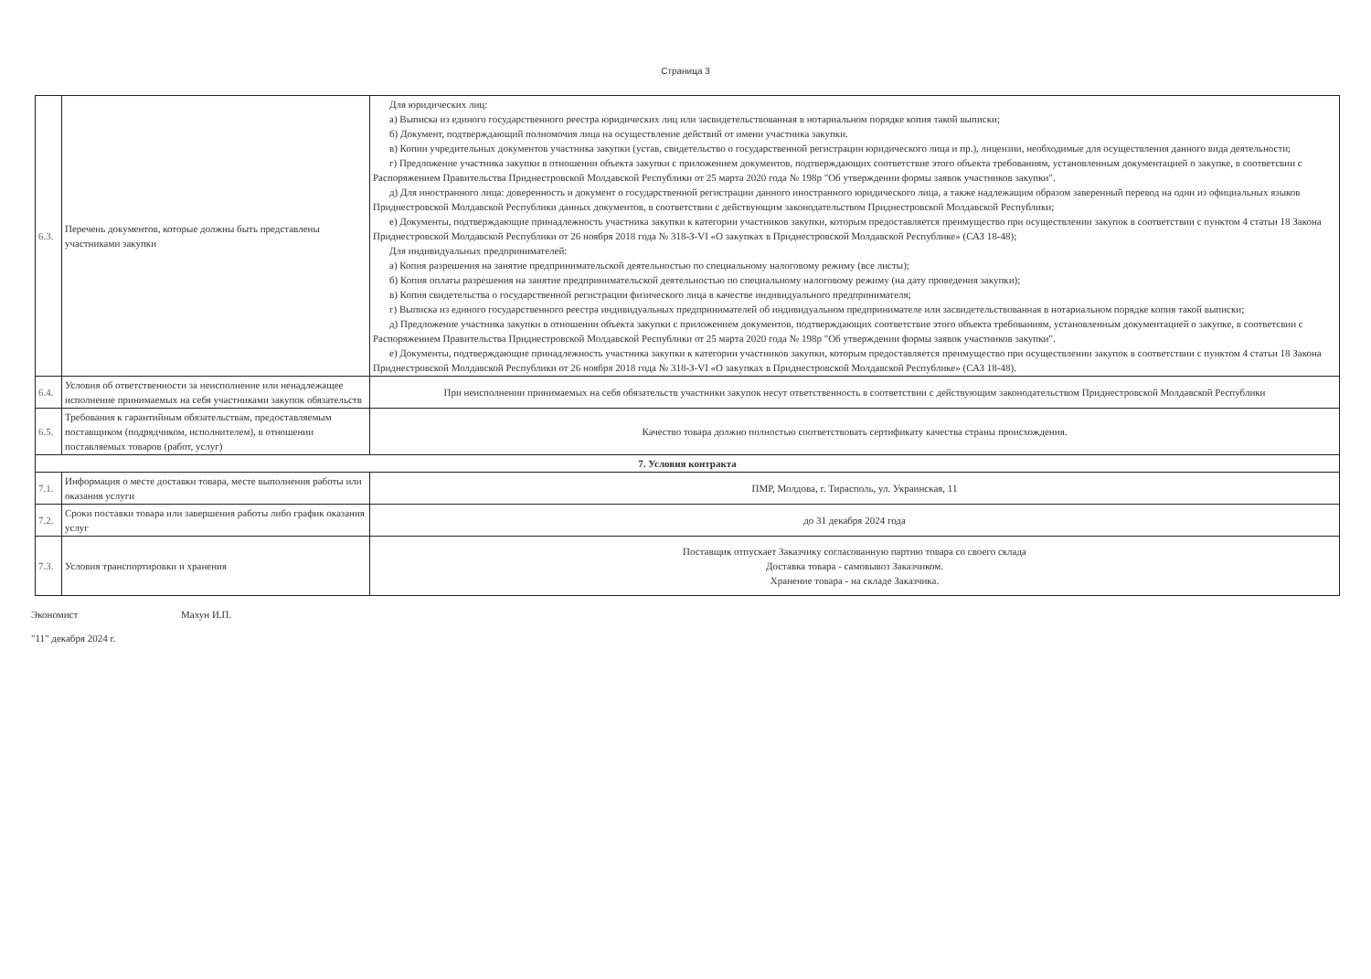Страница 3
| 6.3. | Перечень документов, которые должны быть представлены участниками закупки | Для юридических лиц: а) Выписка из единого государственного реестра юридических лиц или засвидетельствованная в нотариальном порядке копия такой выписки; б) Документ, подтверждающий полномочия лица на осуществление действий от имени участника закупки. в) Копии учредительных документов участника закупки (устав, свидетельство о государственной регистрации юридического лица и пр.), лицензии, необходимые для осуществления данного вида деятельности; г) Предложение участника закупки в отношении объекта закупки с приложением документов, подтверждающих соответствие этого объекта требованиям, установленным документацией о закупке, в соответсвии с Распоряжением Правительства Приднестровской Молдавской Республики от 25 марта 2020 года № 198р "Об утверждении формы заявок участников закупки". д) Для иностранного лица: доверенность и документ о государственной регистрации данного иностранного юридического лица, а также надлежащим образом заверенный перевод на один из официальных языков Приднестровской Молдавской Республики данных документов, в соответствии с действующим законодательством Приднестровской Молдавской Республики; е) Документы, подтверждающие принадлежность участника закупки к категории участников закупки, которым предоставляется преимущество при осуществлении закупок в соответствии с пунктом 4 статьи 18 Закона Приднестровской Молдавской Республики от 26 ноября 2018 года № 318-З-VI «О закупках в Приднестровской Молдавской Республике» (САЗ 18-48); Для индивидуальных предпринимателей: а) Копия разрешения на занятие предпринимательской деятельностью по специальному налоговому режиму (все листы); б) Копия оплаты разрешения на занятие предпринимательской деятельностью по специальному налоговому режиму (на дату проведения закупки); в) Копия свидетельства о государственной регистрации физического лица в качестве индивидуального предпринимателя; г) Выписка из единого государственного реестра индивидуальных предпринимателей об индивидуальном предпринимателе или засвидетельствованная в нотариальном порядке копия такой выписки; д) Предложение участника закупки в отношении объекта закупки с приложением документов, подтверждающих соответствие этого объекта требованиям, установленным документацией о закупке, в соответсвии с Распоряжением Правительства Приднестровской Молдавской Республики от 25 марта 2020 года № 198р "Об утверждении формы заявок участников закупки". е) Документы, подтверждающие принадлежность участника закупки к категории участников закупки, которым предоставляется преимущество при осуществлении закупок в соответствии с пунктом 4 статьи 18 Закона Приднестровской Молдавской Республики от 26 ноября 2018 года № 318-З-VI «О закупках в Приднестровской Молдавской Республике» (САЗ 18-48). |
| 6.4. | Условия об ответственности за неисполнение или ненадлежащее исполнение принимаемых на себя участниками закупок обязательств | При неисполнении принимаемых на себя обязательств участники закупок несут ответственность в соответствии с действующим законодательством Приднестровской Молдавской Республики |
| 6.5. | Требования к гарантийным обязательствам, предоставляемым поставщиком (подрядчиком, исполнителем), в отношении поставляемых товаров (работ, услуг) | Качество товара должно полностью соответствовать сертификату качества страны происхождения. |
| 7. Условия контракта | | |
| 7.1. | Информация о месте доставки товара, месте выполнения работы или оказания услуги | ПМР, Молдова, г. Тирасполь, ул. Украинская, 11 |
| 7.2. | Сроки поставки товара или завершения работы либо график оказания услуг | до 31 декабря 2024 года |
| 7.3. | Условия транспортировки и хранения | Поставщик отпускает Заказчику согласованную партию товара со своего склада Доставка товара - самовывоз Заказчиком. Хранение товара - на складе Заказчика. |
Экономист Махун И.П.
"11" декабря 2024 г.